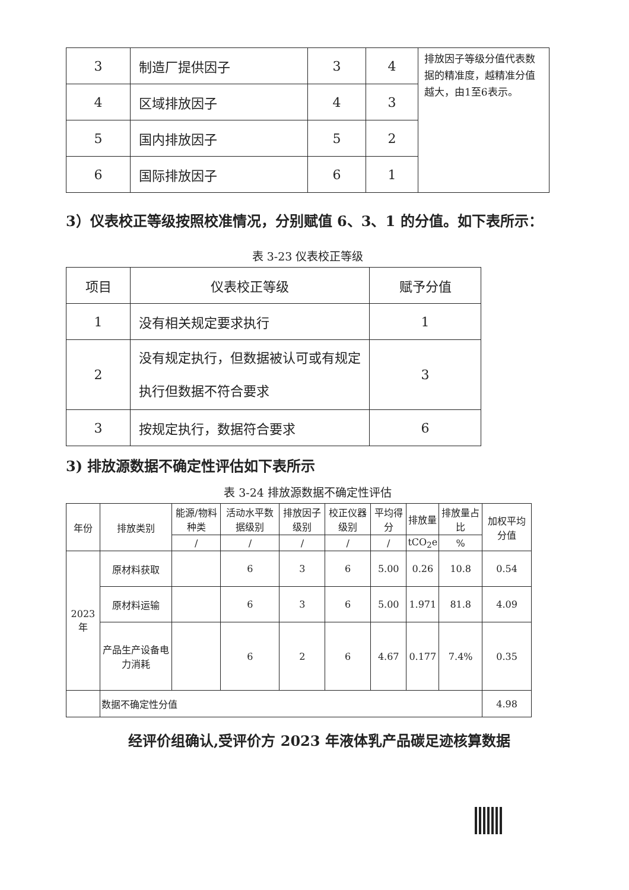| 3 | 制造厂提供因子 | 3 | 4 | 排放因子等级分值代表数据的精准度，越精准分值越大，由1至6表示。 |
| 4 | 区域排放因子 | 4 | 3 | |
| 5 | 国内排放因子 | 5 | 2 | |
| 6 | 国际排放因子 | 6 | 1 | |
3）仪表校正等级按照校准情况，分别赋值 6、3、1 的分值。如下表所示：
表 3-23 仪表校正等级
| 项目 | 仪表校正等级 | 赋予分值 |
| 1 | 没有相关规定要求执行 | 1 |
| 2 | 没有规定执行，但数据被认可或有规定执行但数据不符合要求 | 3 |
| 3 | 按规定执行，数据符合要求 | 6 |
3) 排放源数据不确定性评估如下表所示
表 3-24 排放源数据不确定性评估
| 年份 | 排放类别 | 能源/物料种类 | 活动水平数据级别 | 排放因子级别 | 校正仪器级别 | 平均得分 | 排放量 | 排放量占比 | 加权平均分值 |
| | | / | / | / | / | / | tCO<sub>2</sub>e | % | |
| 2023年 | 原材料获取 | | 6 | 3 | 6 | 5.00 | 0.26 | 10.8 | 0.54 |
| | 原材料运输 | | 6 | 3 | 6 | 5.00 | 1.971 | 81.8 | 4.09 |
| | 产品生产设备电力消耗 | | 6 | 2 | 6 | 4.67 | 0.177 | 7.4% | 0.35 |
| | 数据不确定性分值 | | | | | | | | 4.98 |
经评价组确认,受评价方 2023 年液体乳产品碳足迹核算数据